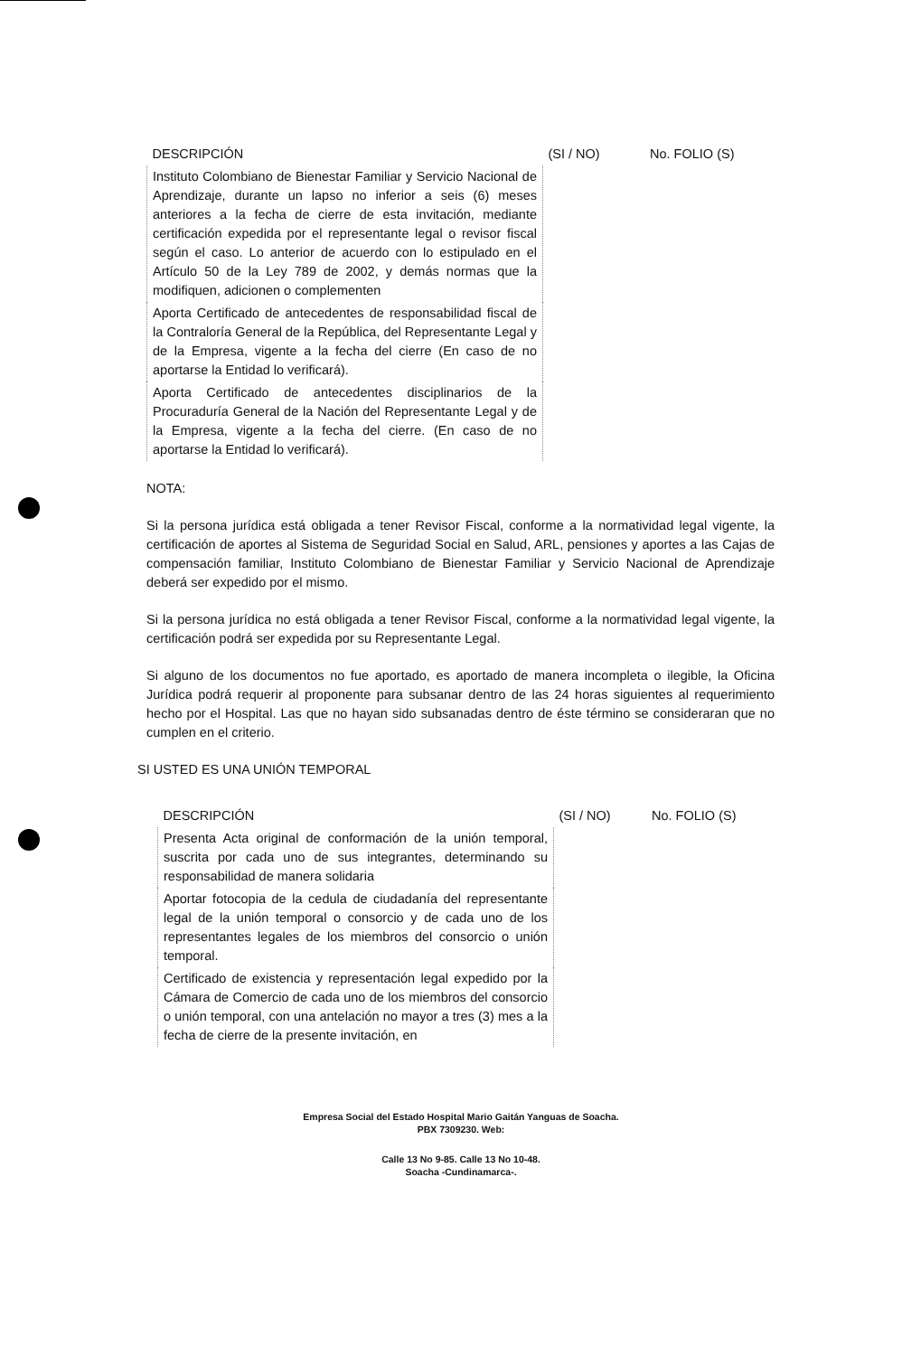| DESCRIPCIÓN | (SI / NO) | No. FOLIO (S) |
| --- | --- | --- |
| Instituto Colombiano de Bienestar Familiar y Servicio Nacional de Aprendizaje, durante un lapso no inferior a seis (6) meses anteriores a la fecha de cierre de esta invitación, mediante certificación expedida por el representante legal o revisor fiscal según el caso. Lo anterior de acuerdo con lo estipulado en el Artículo 50 de la Ley 789 de 2002, y demás normas que la modifiquen, adicionen o complementen | | |
| Aporta Certificado de antecedentes de responsabilidad fiscal de la Contraloría General de la República, del Representante Legal y de la Empresa, vigente a la fecha del cierre (En caso de no aportarse la Entidad lo verificará). | | |
| Aporta Certificado de antecedentes disciplinarios de la Procuraduría General de la Nación del Representante Legal y de la Empresa, vigente a la fecha del cierre. (En caso de no aportarse la Entidad lo verificará). | | |
NOTA:
Si la persona jurídica está obligada a tener Revisor Fiscal, conforme a la normatividad legal vigente, la certificación de aportes al Sistema de Seguridad Social en Salud, ARL, pensiones y aportes a las Cajas de compensación familiar, Instituto Colombiano de Bienestar Familiar y Servicio Nacional de Aprendizaje deberá ser expedido por el mismo.
Si la persona jurídica no está obligada a tener Revisor Fiscal, conforme a la normatividad legal vigente, la certificación podrá ser expedida por su Representante Legal.
Si alguno de los documentos no fue aportado, es aportado de manera incompleta o ilegible, la Oficina Jurídica podrá requerir al proponente para subsanar dentro de las 24 horas siguientes al requerimiento hecho por el Hospital. Las que no hayan sido subsanadas dentro de éste término se consideraran que no cumplen en el criterio.
SI USTED ES UNA UNIÓN TEMPORAL
| DESCRIPCIÓN | (SI / NO) | No. FOLIO (S) |
| --- | --- | --- |
| Presenta Acta original de conformación de la unión temporal, suscrita por cada uno de sus integrantes, determinando su responsabilidad de manera solidaria | | |
| Aportar fotocopia de la cedula de ciudadanía del representante legal de la unión temporal o consorcio y de cada uno de los representantes legales de los miembros del consorcio o unión temporal. | | |
| Certificado de existencia y representación legal expedido por la Cámara de Comercio de cada uno de los miembros del consorcio o unión temporal, con una antelación no mayor a tres (3) mes a la fecha de cierre de la presente invitación, en | | |
Empresa Social del Estado Hospital Mario Gaitán Yanguas de Soacha.
PBX 7309230. Web:
Calle 13 No 9-85. Calle 13 No 10-48.
Soacha -Cundinamarca-.